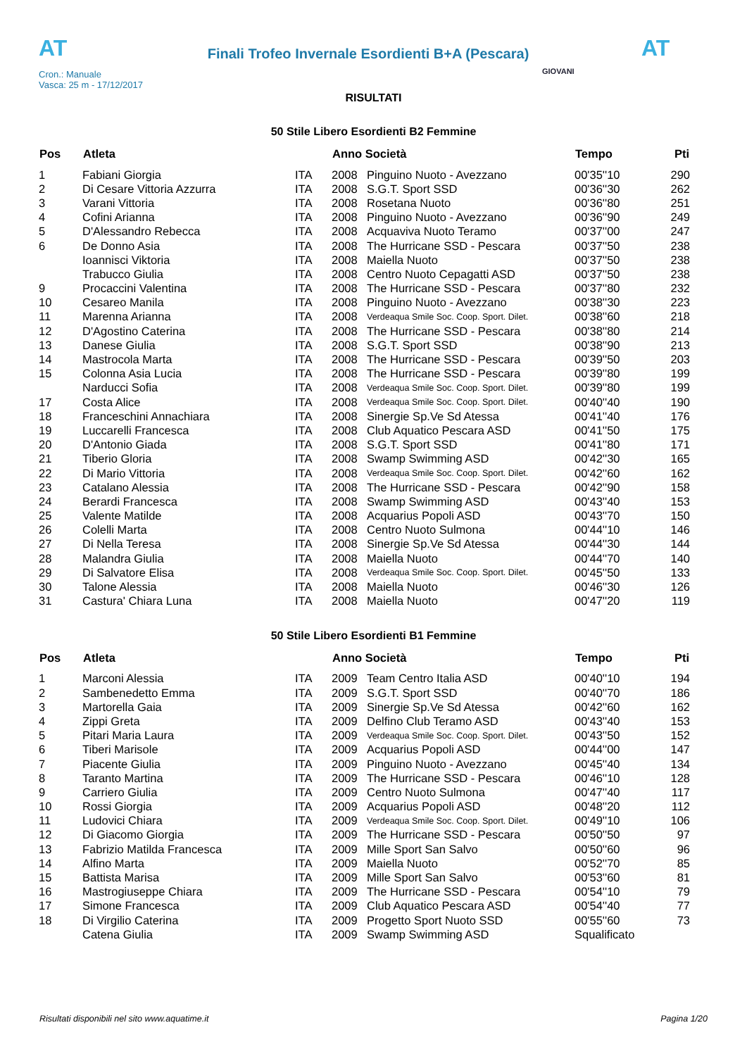AT
Finali Trofeo Invernale Esordienti B+A (Pescara)
AT
Cron.: Manuale
Vasca: 25 m - 17/12/2017
GIOVANI
RISULTATI
50 Stile Libero Esordienti B2 Femmine
| Pos | Atleta | | Anno Società | | Tempo | Pti |
| --- | --- | --- | --- | --- | --- | --- |
| 1 | Fabiani Giorgia | ITA | 2008 | Pinguino Nuoto - Avezzano | 00'35''10 | 290 |
| 2 | Di Cesare Vittoria Azzurra | ITA | 2008 | S.G.T. Sport SSD | 00'36''30 | 262 |
| 3 | Varani Vittoria | ITA | 2008 | Rosetana Nuoto | 00'36''80 | 251 |
| 4 | Cofini Arianna | ITA | 2008 | Pinguino Nuoto - Avezzano | 00'36''90 | 249 |
| 5 | D'Alessandro Rebecca | ITA | 2008 | Acquaviva Nuoto Teramo | 00'37''00 | 247 |
| 6 | De Donno Asia | ITA | 2008 | The Hurricane SSD - Pescara | 00'37''50 | 238 |
| | Ioannisci Viktoria | ITA | 2008 | Maiella Nuoto | 00'37''50 | 238 |
| | Trabucco Giulia | ITA | 2008 | Centro Nuoto Cepagatti ASD | 00'37''50 | 238 |
| 9 | Procaccini Valentina | ITA | 2008 | The Hurricane SSD - Pescara | 00'37''80 | 232 |
| 10 | Cesareo Manila | ITA | 2008 | Pinguino Nuoto - Avezzano | 00'38''30 | 223 |
| 11 | Marenna Arianna | ITA | 2008 | Verdeaqua Smile Soc. Coop. Sport. Dilet. | 00'38''60 | 218 |
| 12 | D'Agostino Caterina | ITA | 2008 | The Hurricane SSD - Pescara | 00'38''80 | 214 |
| 13 | Danese Giulia | ITA | 2008 | S.G.T. Sport SSD | 00'38''90 | 213 |
| 14 | Mastrocola Marta | ITA | 2008 | The Hurricane SSD - Pescara | 00'39''50 | 203 |
| 15 | Colonna Asia Lucia | ITA | 2008 | The Hurricane SSD - Pescara | 00'39''80 | 199 |
| | Narducci Sofia | ITA | 2008 | Verdeaqua Smile Soc. Coop. Sport. Dilet. | 00'39''80 | 199 |
| 17 | Costa Alice | ITA | 2008 | Verdeaqua Smile Soc. Coop. Sport. Dilet. | 00'40''40 | 190 |
| 18 | Franceschini Annachiara | ITA | 2008 | Sinergie Sp.Ve Sd Atessa | 00'41''40 | 176 |
| 19 | Luccarelli Francesca | ITA | 2008 | Club Aquatico Pescara ASD | 00'41''50 | 175 |
| 20 | D'Antonio Giada | ITA | 2008 | S.G.T. Sport SSD | 00'41''80 | 171 |
| 21 | Tiberio Gloria | ITA | 2008 | Swamp Swimming ASD | 00'42''30 | 165 |
| 22 | Di Mario Vittoria | ITA | 2008 | Verdeaqua Smile Soc. Coop. Sport. Dilet. | 00'42''60 | 162 |
| 23 | Catalano Alessia | ITA | 2008 | The Hurricane SSD - Pescara | 00'42''90 | 158 |
| 24 | Berardi Francesca | ITA | 2008 | Swamp Swimming ASD | 00'43''40 | 153 |
| 25 | Valente Matilde | ITA | 2008 | Acquarius Popoli ASD | 00'43''70 | 150 |
| 26 | Colelli Marta | ITA | 2008 | Centro Nuoto Sulmona | 00'44''10 | 146 |
| 27 | Di Nella Teresa | ITA | 2008 | Sinergie Sp.Ve Sd Atessa | 00'44''30 | 144 |
| 28 | Malandra Giulia | ITA | 2008 | Maiella Nuoto | 00'44''70 | 140 |
| 29 | Di Salvatore Elisa | ITA | 2008 | Verdeaqua Smile Soc. Coop. Sport. Dilet. | 00'45''50 | 133 |
| 30 | Talone Alessia | ITA | 2008 | Maiella Nuoto | 00'46''30 | 126 |
| 31 | Castura' Chiara Luna | ITA | 2008 | Maiella Nuoto | 00'47''20 | 119 |
50 Stile Libero Esordienti B1 Femmine
| Pos | Atleta | | Anno Società | | Tempo | Pti |
| --- | --- | --- | --- | --- | --- | --- |
| 1 | Marconi Alessia | ITA | 2009 | Team Centro Italia ASD | 00'40''10 | 194 |
| 2 | Sambenedetto Emma | ITA | 2009 | S.G.T. Sport SSD | 00'40''70 | 186 |
| 3 | Martorella Gaia | ITA | 2009 | Sinergie Sp.Ve Sd Atessa | 00'42''60 | 162 |
| 4 | Zippi Greta | ITA | 2009 | Delfino Club Teramo ASD | 00'43''40 | 153 |
| 5 | Pitari Maria Laura | ITA | 2009 | Verdeaqua Smile Soc. Coop. Sport. Dilet. | 00'43''50 | 152 |
| 6 | Tiberi Marisole | ITA | 2009 | Acquarius Popoli ASD | 00'44''00 | 147 |
| 7 | Piacente Giulia | ITA | 2009 | Pinguino Nuoto - Avezzano | 00'45''40 | 134 |
| 8 | Taranto Martina | ITA | 2009 | The Hurricane SSD - Pescara | 00'46''10 | 128 |
| 9 | Carriero Giulia | ITA | 2009 | Centro Nuoto Sulmona | 00'47''40 | 117 |
| 10 | Rossi Giorgia | ITA | 2009 | Acquarius Popoli ASD | 00'48''20 | 112 |
| 11 | Ludovici Chiara | ITA | 2009 | Verdeaqua Smile Soc. Coop. Sport. Dilet. | 00'49''10 | 106 |
| 12 | Di Giacomo Giorgia | ITA | 2009 | The Hurricane SSD - Pescara | 00'50''50 | 97 |
| 13 | Fabrizio Matilda Francesca | ITA | 2009 | Mille Sport San Salvo | 00'50''60 | 96 |
| 14 | Alfino Marta | ITA | 2009 | Maiella Nuoto | 00'52''70 | 85 |
| 15 | Battista Marisa | ITA | 2009 | Mille Sport San Salvo | 00'53''60 | 81 |
| 16 | Mastrogiuseppe Chiara | ITA | 2009 | The Hurricane SSD - Pescara | 00'54''10 | 79 |
| 17 | Simone Francesca | ITA | 2009 | Club Aquatico Pescara ASD | 00'54''40 | 77 |
| 18 | Di Virgilio Caterina | ITA | 2009 | Progetto Sport Nuoto SSD | 00'55''60 | 73 |
| | Catena Giulia | ITA | 2009 | Swamp Swimming ASD | Squalificato | |
Risultati disponibili nel sito www.aquatime.it Pagina 1/20